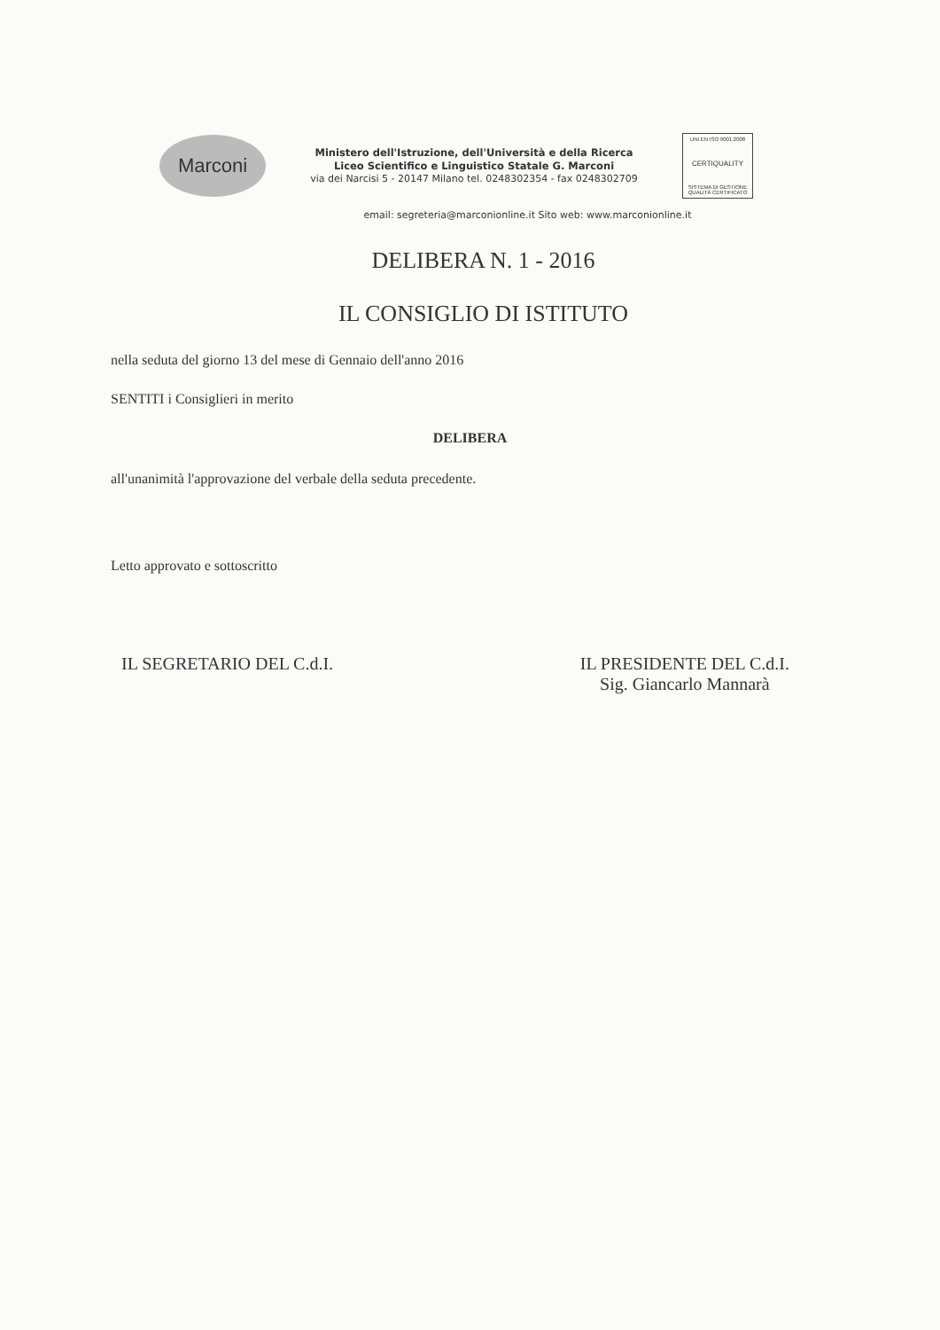Marconi
Ministero dell'Istruzione, dell'Università e della Ricerca
Liceo Scientifico e Linguistico Statale G. Marconi
via dei Narcisi 5 - 20147 Milano tel. 0248302354 - fax 0248302709
UNI EN ISO 9001:2008
CERTIQUALITY
SISTEMA DI GESTIONE QUALITÀ CERTIFICATO
email: segreteria@marconionline.it Sito web: www.marconionline.it
DELIBERA N. 1 - 2016
IL CONSIGLIO DI ISTITUTO
nella seduta del giorno 13 del mese di Gennaio dell'anno 2016
SENTITI i Consiglieri in merito
DELIBERA
all'unanimità l'approvazione del verbale della seduta precedente.
Letto approvato e sottoscritto
IL SEGRETARIO DEL C.d.I. IL PRESIDENTE DEL C.d.I.
Sig. Giancarlo Mannarà